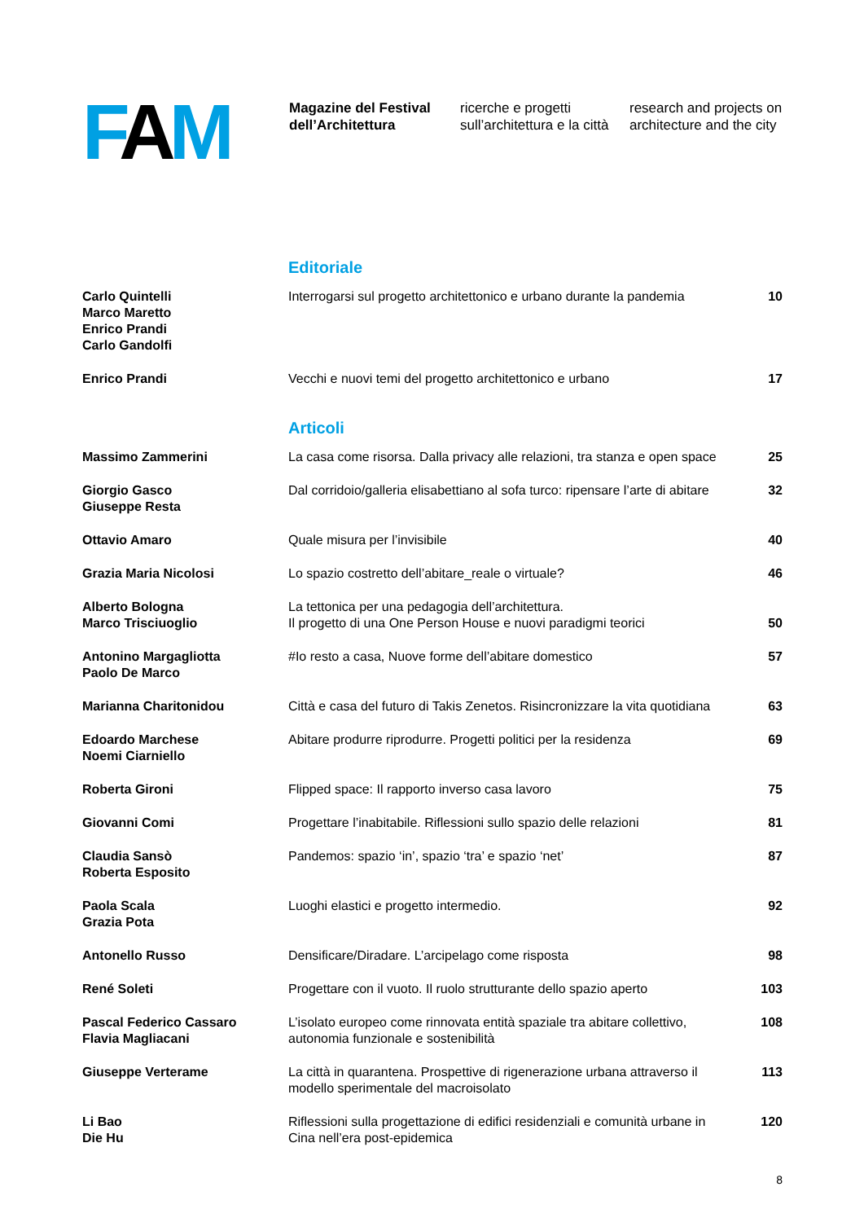FAM
Magazine del Festival
dell’Architettura
ricerche e progetti
sull’architettura e la città
research and projects on
architecture and the city
Editoriale
Carlo Quintelli
Marco Maretto
Enrico Prandi
Carlo Gandolfi
Interrogarsi sul progetto architettonico e urbano durante la pandemia
10
Enrico Prandi Vecchi e nuovi temi del progetto architettonico e urbano
17
Articoli
Massimo Zammerini La casa come risorsa. Dalla privacy alle relazioni, tra stanza e open space
25
Giorgio Gasco
Giuseppe Resta
Dal corridoio/galleria elisabettiano al sofa turco: ripensare l’arte di abitare
32
Ottavio Amaro Quale misura per l’invisibile 40
Grazia Maria Nicolosi Lo spazio costretto dell’abitare_reale o virtuale?
46
Alberto Bologna
Marco Trisciuoglio
La tettonica per una pedagogia dell’architettura.
Il progetto di una One Person House e nuovi paradigmi teorici
50
Antonino Margagliotta
Paolo De Marco
#Io resto a casa, Nuove forme dell’abitare domestico
57
Marianna Charitonidou Città e casa del futuro di Takis Zenetos. Risincronizzare la vita quotidiana
63
Edoardo Marchese
Noemi Ciarniello
Abitare produrre riprodurre. Progetti politici per la residenza
69
Roberta Gironi Flipped space: Il rapporto inverso casa lavoro
75
Giovanni Comi Progettare l’inabitabile. Riflessioni sullo spazio delle relazioni
81
Claudia Sansò
Roberta Esposito
Pandemos: spazio ‘in’, spazio ‘tra’ e spazio ‘net’
87
Paola Scala
Grazia Pota
Luoghi elastici e progetto intermedio.
92
Antonello Russo Densificare/Diradare. L’arcipelago come risposta
98
René Soleti Progettare con il vuoto. Il ruolo strutturante dello spazio aperto
103
Pascal Federico Cassaro
Flavia Magliacani
L’isolato europeo come rinnovata entità spaziale tra abitare collettivo,
autonomia funzionale e sostenibilità
108
Giuseppe Verterame La città in quarantena. Prospettive di rigenerazione urbana attraverso il modello sperimentale del macroisolato
113
Li Bao
Die Hu
Riflessioni sulla progettazione di edifici residenziali e comunità urbane in Cina nell’era post-epidemica
120
8